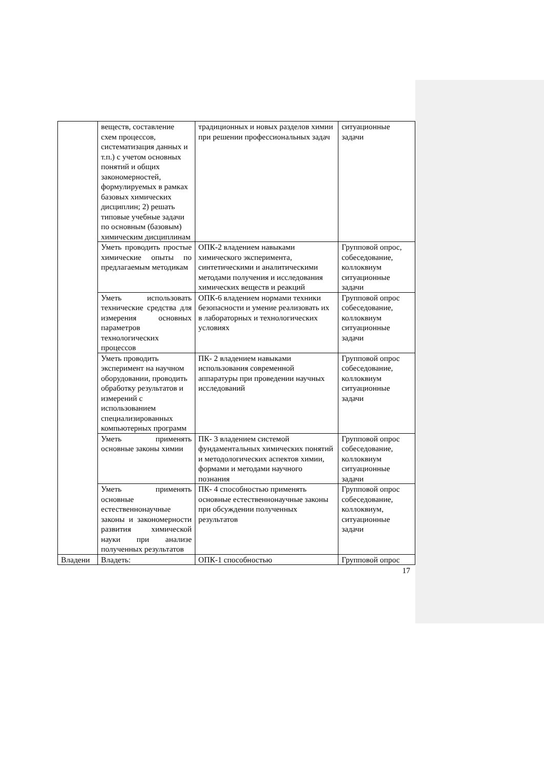| | веществ, составление схем процессов, систематизация данных и т.п.) с учетом основных понятий и общих закономерностей, формулируемых в рамках базовых химических дисциплин; 2) решать типовые учебные задачи по основным (базовым) химическим дисциплинам | традиционных и новых разделов химии при решении профессиональных задач | ситуационные задачи |
| | Уметь проводить простые химические опыты по предлагаемым методикам | ОПК-2 владением навыками химического эксперимента, синтетическими и аналитическими методами получения и исследования химических веществ и реакций | Групповой опрос, собеседование, коллоквиум ситуационные задачи |
| | Уметь использовать технические средства для измерения основных параметров технологических процессов | ОПК-6 владением нормами техники безопасности и умение реализовать их в лабораторных и технологических условиях | Групповой опрос собеседование, коллоквиум ситуационные задачи |
| | Уметь проводить эксперимент на научном оборудовании, проводить обработку результатов и измерений с использованием специализированных компьютерных программ | ПК- 2 владением навыками использования современной аппаратуры при проведении научных исследований | Групповой опрос собеседование, коллоквиум ситуационные задачи |
| | Уметь применять основные законы химии | ПК- 3 владением системой фундаментальных химических понятий и методологических аспектов химии, формами и методами научного познания | Групповой опрос собеседование, коллоквиум ситуационные задачи |
| | Уметь применять основные естественнонаучные законы и закономерности развития химической науки при анализе полученных результатов | ПК- 4 способностью применять основные естественнонаучные законы при обсуждении полученных результатов | Групповой опрос собеседование, коллоквиум, ситуационные задачи |
| Владени | Владеть: | ОПК-1 способностью | Групповой опрос |
17